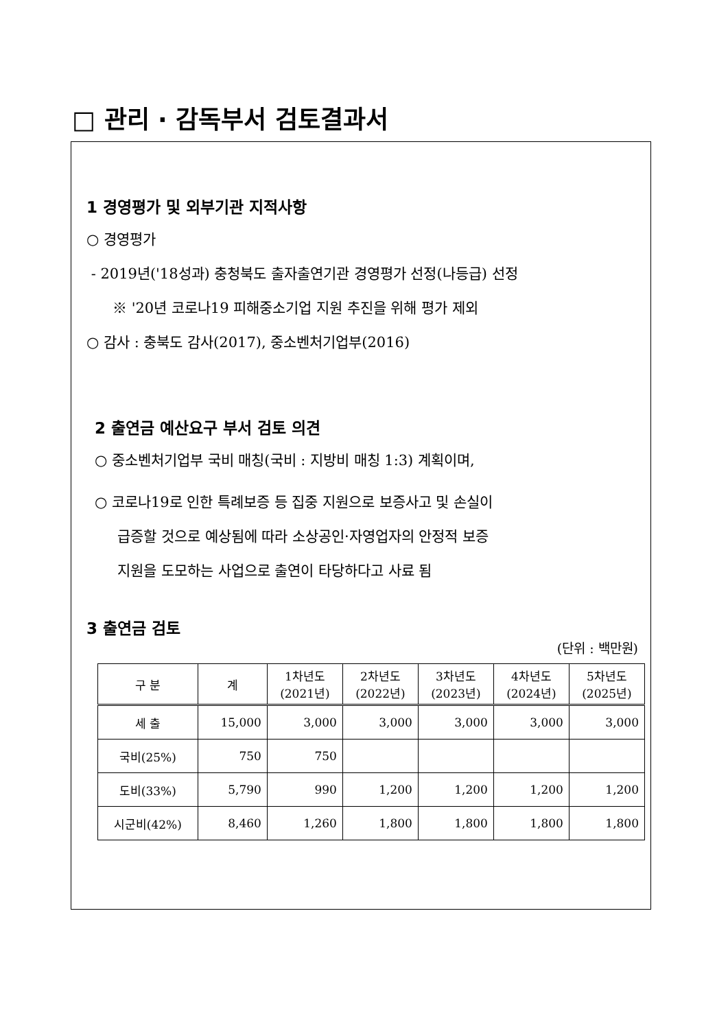□ 관리 · 감독부서 검토결과서
1 경영평가 및 외부기관 지적사항
○ 경영평가
- 2019년('18성과) 충청북도 출자출연기관 경영평가 선정(나등급) 선정
※ '20년 코로나19 피해중소기업 지원 추진을 위해 평가 제외
○ 감사 : 충북도 감사(2017), 중소벤처기업부(2016)
2 출연금 예산요구 부서 검토 의견
○ 중소벤처기업부 국비 매칭(국비 : 지방비 매칭 1:3) 계획이며,
○ 코로나19로 인한 특례보증 등 집중 지원으로 보증사고 및 손실이
급증할 것으로 예상됨에 따라 소상공인·자영업자의 안정적 보증
지원을 도모하는 사업으로 출연이 타당하다고 사료 됨
3 출연금 검토
(단위 : 백만원)
| 구 분 | 계 | 1차년도 (2021년) | 2차년도 (2022년) | 3차년도 (2023년) | 4차년도 (2024년) | 5차년도 (2025년) |
| --- | --- | --- | --- | --- | --- | --- |
| 세 출 | 15,000 | 3,000 | 3,000 | 3,000 | 3,000 | 3,000 |
| 국비(25%) | 750 | 750 | | | | |
| 도비(33%) | 5,790 | 990 | 1,200 | 1,200 | 1,200 | 1,200 |
| 시군비(42%) | 8,460 | 1,260 | 1,800 | 1,800 | 1,800 | 1,800 |